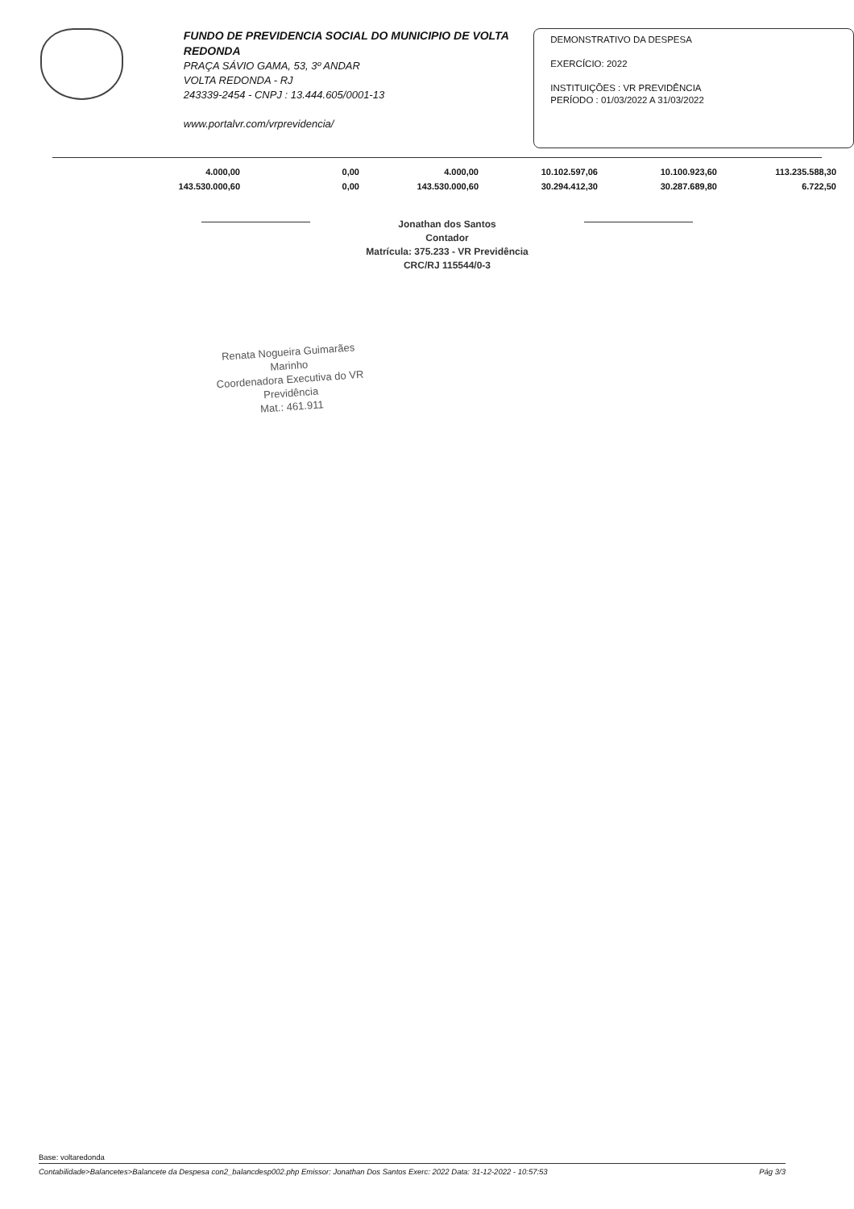FUNDO DE PREVIDENCIA SOCIAL DO MUNICIPIO DE VOLTA REDONDA
PRAÇA SÁVIO GAMA, 53, 3º ANDAR
VOLTA REDONDA - RJ
243339-2454 - CNPJ : 13.444.605/0001-13
www.portalvr.com/vrprevidencia/
DEMONSTRATIVO DA DESPESA
EXERCÍCIO: 2022
INSTITUIÇÕES : VR PREVIDÊNCIA
PERÍODO : 01/03/2022 A 31/03/2022
| 4.000,00 | 0,00 | 4.000,00 | 10.102.597,06 | 10.100.923,60 | 113.235.588,30 |
| 143.530.000,60 | 0,00 | 143.530.000,60 | 30.294.412,30 | 30.287.689,80 | 6.722,50 |
Jonathan dos Santos
Contador
Matrícula: 375.233 - VR Previdência
CRC/RJ 115544/0-3
Renata Nogueira Guimarães Marinho
Coordenadora Executiva do VR Previdência
Mat.: 461.911
Base: voltaredonda
Contabilidade>Balancetes>Balancete da Despesa con2_balancdesp002.php Emissor: Jonathan Dos Santos Exerc: 2022 Data: 31-12-2022 - 10:57:53 Pág 3/3